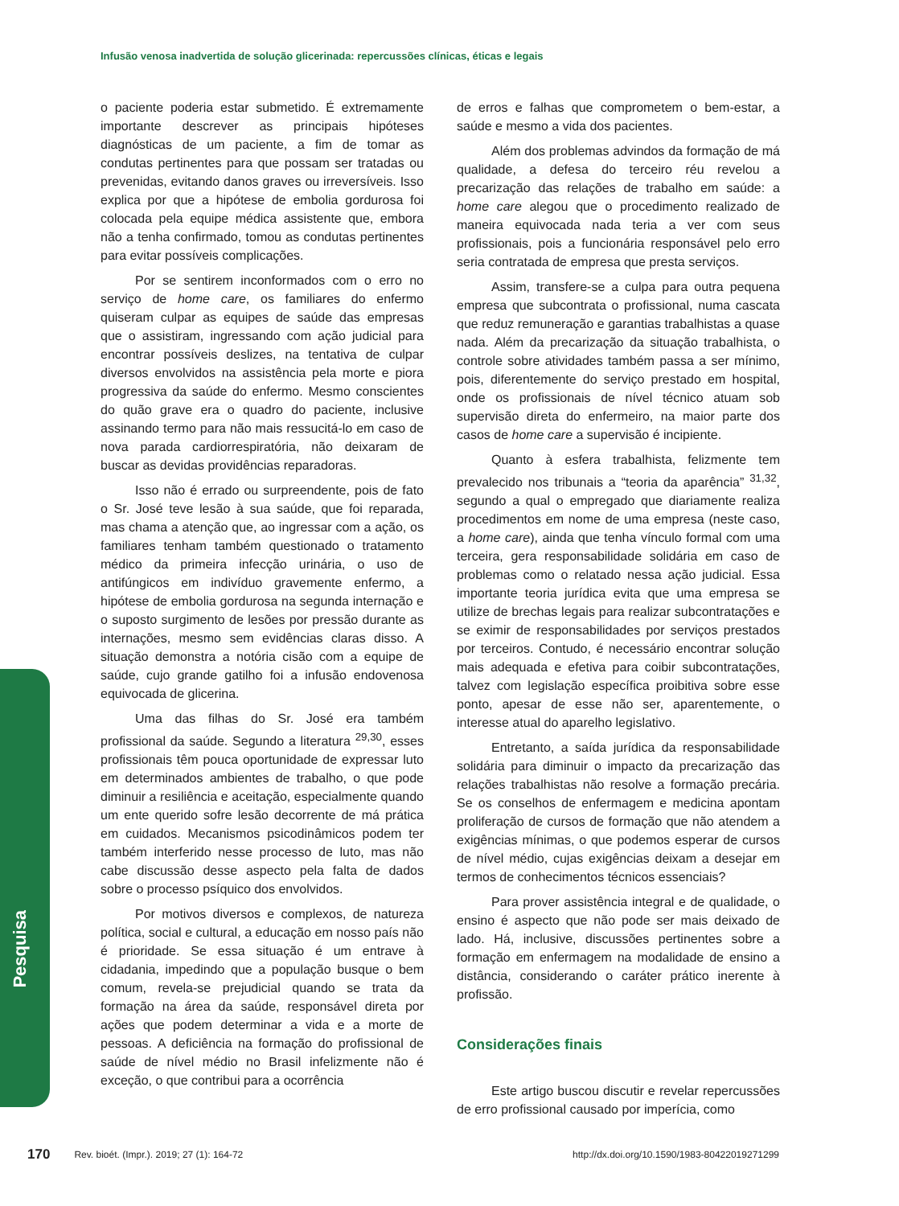Infusão venosa inadvertida de solução glicerinada: repercussões clínicas, éticas e legais
Pesquisa
o paciente poderia estar submetido. É extremamente importante descrever as principais hipóteses diagnósticas de um paciente, a fim de tomar as condutas pertinentes para que possam ser tratadas ou prevenidas, evitando danos graves ou irreversíveis. Isso explica por que a hipótese de embolia gordurosa foi colocada pela equipe médica assistente que, embora não a tenha confirmado, tomou as condutas pertinentes para evitar possíveis complicações.
Por se sentirem inconformados com o erro no serviço de home care, os familiares do enfermo quiseram culpar as equipes de saúde das empresas que o assistiram, ingressando com ação judicial para encontrar possíveis deslizes, na tentativa de culpar diversos envolvidos na assistência pela morte e piora progressiva da saúde do enfermo. Mesmo conscientes do quão grave era o quadro do paciente, inclusive assinando termo para não mais ressucitá-lo em caso de nova parada cardiorrespiratória, não deixaram de buscar as devidas providências reparadoras.
Isso não é errado ou surpreendente, pois de fato o Sr. José teve lesão à sua saúde, que foi reparada, mas chama a atenção que, ao ingressar com a ação, os familiares tenham também questionado o tratamento médico da primeira infecção urinária, o uso de antifúngicos em indivíduo gravemente enfermo, a hipótese de embolia gordurosa na segunda internação e o suposto surgimento de lesões por pressão durante as internações, mesmo sem evidências claras disso. A situação demonstra a notória cisão com a equipe de saúde, cujo grande gatilho foi a infusão endovenosa equivocada de glicerina.
Uma das filhas do Sr. José era também profissional da saúde. Segundo a literatura <sup>29,30</sup>, esses profissionais têm pouca oportunidade de expressar luto em determinados ambientes de trabalho, o que pode diminuir a resiliência e aceitação, especialmente quando um ente querido sofre lesão decorrente de má prática em cuidados. Mecanismos psicodinâmicos podem ter também interferido nesse processo de luto, mas não cabe discussão desse aspecto pela falta de dados sobre o processo psíquico dos envolvidos.
Por motivos diversos e complexos, de natureza política, social e cultural, a educação em nosso país não é prioridade. Se essa situação é um entrave à cidadania, impedindo que a população busque o bem comum, revela-se prejudicial quando se trata da formação na área da saúde, responsável direta por ações que podem determinar a vida e a morte de pessoas. A deficiência na formação do profissional de saúde de nível médio no Brasil infelizmente não é exceção, o que contribui para a ocorrência
de erros e falhas que comprometem o bem-estar, a saúde e mesmo a vida dos pacientes.
Além dos problemas advindos da formação de má qualidade, a defesa do terceiro réu revelou a precarização das relações de trabalho em saúde: a home care alegou que o procedimento realizado de maneira equivocada nada teria a ver com seus profissionais, pois a funcionária responsável pelo erro seria contratada de empresa que presta serviços.
Assim, transfere-se a culpa para outra pequena empresa que subcontrata o profissional, numa cascata que reduz remuneração e garantias trabalhistas a quase nada. Além da precarização da situação trabalhista, o controle sobre atividades também passa a ser mínimo, pois, diferentemente do serviço prestado em hospital, onde os profissionais de nível técnico atuam sob supervisão direta do enfermeiro, na maior parte dos casos de home care a supervisão é incipiente.
Quanto à esfera trabalhista, felizmente tem prevalecido nos tribunais a “teoria da aparência” <sup>31,32</sup>, segundo a qual o empregado que diariamente realiza procedimentos em nome de uma empresa (neste caso, a home care), ainda que tenha vínculo formal com uma terceira, gera responsabilidade solidária em caso de problemas como o relatado nessa ação judicial. Essa importante teoria jurídica evita que uma empresa se utilize de brechas legais para realizar subcontratações e se eximir de responsabilidades por serviços prestados por terceiros. Contudo, é necessário encontrar solução mais adequada e efetiva para coibir subcontratações, talvez com legislação específica proibitiva sobre esse ponto, apesar de esse não ser, aparentemente, o interesse atual do aparelho legislativo.
Entretanto, a saída jurídica da responsabilidade solidária para diminuir o impacto da precarização das relações trabalhistas não resolve a formação precária. Se os conselhos de enfermagem e medicina apontam proliferação de cursos de formação que não atendem a exigências mínimas, o que podemos esperar de cursos de nível médio, cujas exigências deixam a desejar em termos de conhecimentos técnicos essenciais?
Para prover assistência integral e de qualidade, o ensino é aspecto que não pode ser mais deixado de lado. Há, inclusive, discussões pertinentes sobre a formação em enfermagem na modalidade de ensino a distância, considerando o caráter prático inerente à profissão.
Considerações finais
Este artigo buscou discutir e revelar repercussões de erro profissional causado por imperícia, como
170 Rev. bioét. (Impr.). 2019; 27 (1): 164-72 http://dx.doi.org/10.1590/1983-80422019271299